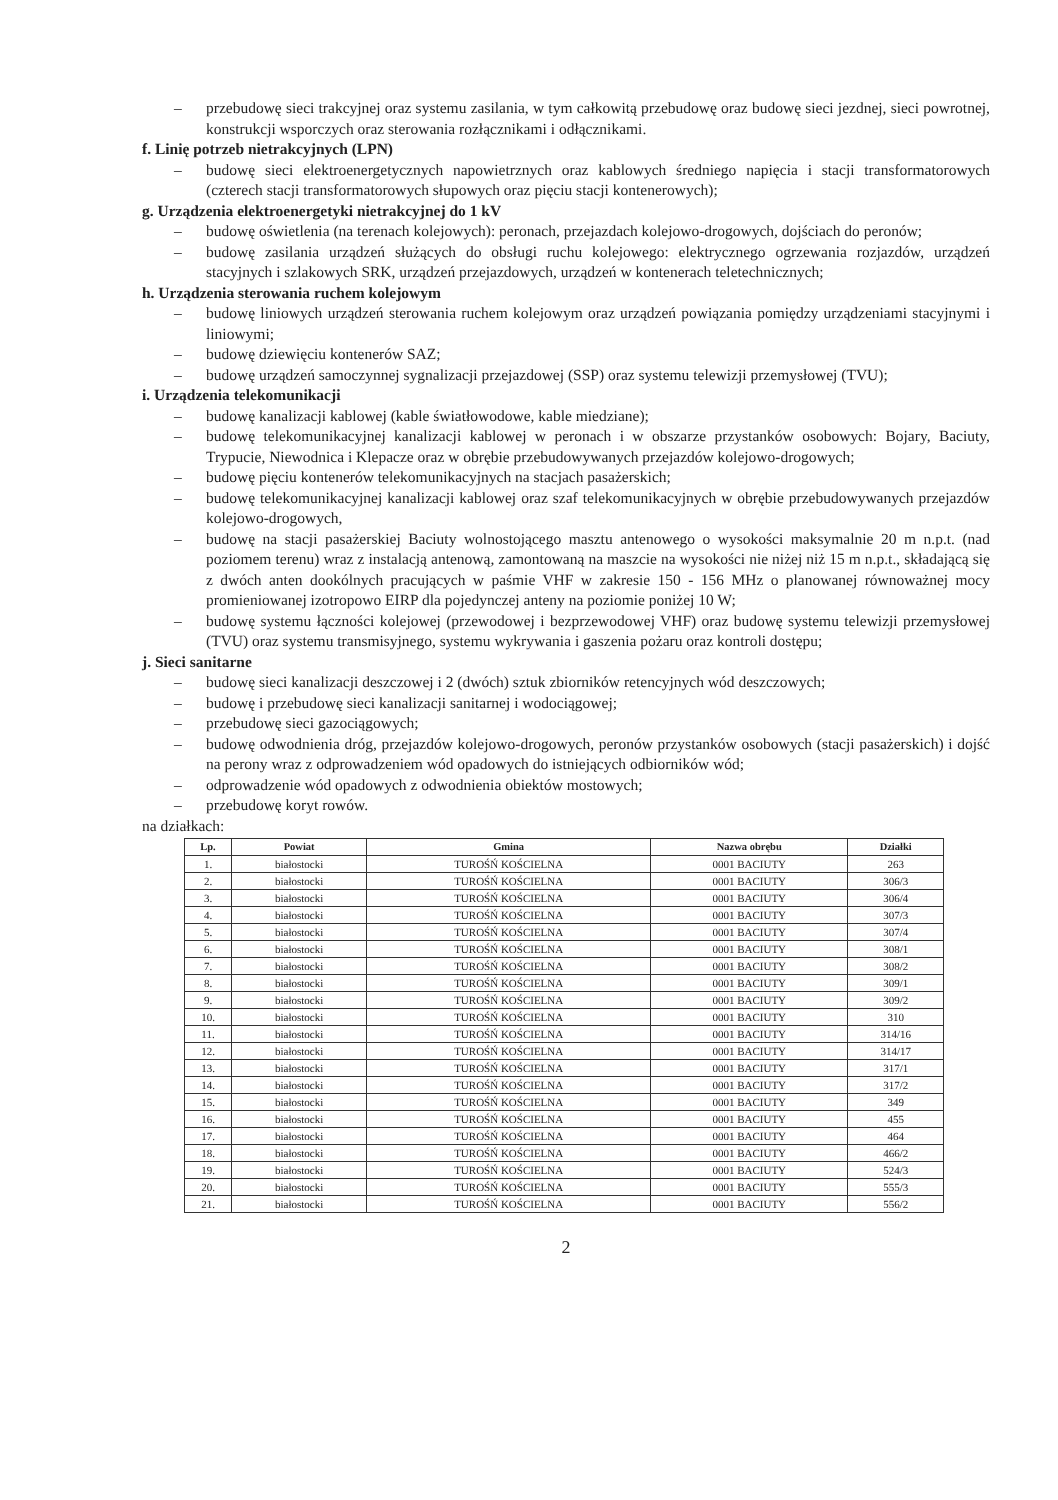– przebudowę sieci trakcyjnej oraz systemu zasilania, w tym całkowitą przebudowę oraz budowę sieci jezdnej, sieci powrotnej, konstrukcji wsporczych oraz sterowania rozłącznikami i odłącznikami.
f. Linię potrzeb nietrakcyjnych (LPN)
– budowę sieci elektroenergetycznych napowietrznych oraz kablowych średniego napięcia i stacji transformatorowych (czterech stacji transformatorowych słupowych oraz pięciu stacji kontenerowych);
g. Urządzenia elektroenergetyki nietrakcyjnej do 1 kV
– budowę oświetlenia (na terenach kolejowych): peronach, przejazdach kolejowo-drogowych, dojściach do peronów;
– budowę zasilania urządzeń służących do obsługi ruchu kolejowego: elektrycznego ogrzewania rozjazdów, urządzeń stacyjnych i szlakowych SRK, urządzeń przejazdowych, urządzeń w kontenerach teletechnicznych;
h. Urządzenia sterowania ruchem kolejowym
– budowę liniowych urządzeń sterowania ruchem kolejowym oraz urządzeń powiązania pomiędzy urządzeniami stacyjnymi i liniowymi;
– budowę dziewięciu kontenerów SAZ;
– budowę urządzeń samoczynnej sygnalizacji przejazdowej (SSP) oraz systemu telewizji przemysłowej (TVU);
i. Urządzenia telekomunikacji
– budowę kanalizacji kablowej (kable światłowodowe, kable miedziane);
– budowę telekomunikacyjnej kanalizacji kablowej w peronach i w obszarze przystanków osobowych: Bojary, Baciuty, Trypucie, Niewodnica i Klepacze oraz w obrębie przebudowywanych przejazdów kolejowo-drogowych;
– budowę pięciu kontenerów telekomunikacyjnych na stacjach pasażerskich;
– budowę telekomunikacyjnej kanalizacji kablowej oraz szaf telekomunikacyjnych w obrębie przebudowywanych przejazdów kolejowo-drogowych,
– budowę na stacji pasażerskiej Baciuty wolnostojącego masztu antenowego o wysokości maksymalnie 20 m n.p.t. (nad poziomem terenu) wraz z instalacją antenową, zamontowaną na maszcie na wysokości nie niżej niż 15 m n.p.t., składającą się z dwóch anten dookólnych pracujących w paśmie VHF w zakresie 150 - 156 MHz o planowanej równoważnej mocy promieniowanej izotropowo EIRP dla pojedynczej anteny na poziomie poniżej 10 W;
– budowę systemu łączności kolejowej (przewodowej i bezprzewodowej VHF) oraz budowę systemu telewizji przemysłowej (TVU) oraz systemu transmisyjnego, systemu wykrywania i gaszenia pożaru oraz kontroli dostępu;
j. Sieci sanitarne
– budowę sieci kanalizacji deszczowej i 2 (dwóch) sztuk zbiorników retencyjnych wód deszczowych;
– budowę i przebudowę sieci kanalizacji sanitarnej i wodociągowej;
– przebudowę sieci gazociągowych;
– budowę odwodnienia dróg, przejazdów kolejowo-drogowych, peronów przystanków osobowych (stacji pasażerskich) i dojść na perony wraz z odprowadzeniem wód opadowych do istniejących odbiorników wód;
– odprowadzenie wód opadowych z odwodnienia obiektów mostowych;
– przebudowę koryt rowów.
na działkach:
| Lp. | Powiat | Gmina | Nazwa obrębu | Działki |
| --- | --- | --- | --- | --- |
| 1. | białostocki | TUROŚŃ KOŚCIELNA | 0001 BACIUTY | 263 |
| 2. | białostocki | TUROŚŃ KOŚCIELNA | 0001 BACIUTY | 306/3 |
| 3. | białostocki | TUROŚŃ KOŚCIELNA | 0001 BACIUTY | 306/4 |
| 4. | białostocki | TUROŚŃ KOŚCIELNA | 0001 BACIUTY | 307/3 |
| 5. | białostocki | TUROŚŃ KOŚCIELNA | 0001 BACIUTY | 307/4 |
| 6. | białostocki | TUROŚŃ KOŚCIELNA | 0001 BACIUTY | 308/1 |
| 7. | białostocki | TUROŚŃ KOŚCIELNA | 0001 BACIUTY | 308/2 |
| 8. | białostocki | TUROŚŃ KOŚCIELNA | 0001 BACIUTY | 309/1 |
| 9. | białostocki | TUROŚŃ KOŚCIELNA | 0001 BACIUTY | 309/2 |
| 10. | białostocki | TUROŚŃ KOŚCIELNA | 0001 BACIUTY | 310 |
| 11. | białostocki | TUROŚŃ KOŚCIELNA | 0001 BACIUTY | 314/16 |
| 12. | białostocki | TUROŚŃ KOŚCIELNA | 0001 BACIUTY | 314/17 |
| 13. | białostocki | TUROŚŃ KOŚCIELNA | 0001 BACIUTY | 317/1 |
| 14. | białostocki | TUROŚŃ KOŚCIELNA | 0001 BACIUTY | 317/2 |
| 15. | białostocki | TUROŚŃ KOŚCIELNA | 0001 BACIUTY | 349 |
| 16. | białostocki | TUROŚŃ KOŚCIELNA | 0001 BACIUTY | 455 |
| 17. | białostocki | TUROŚŃ KOŚCIELNA | 0001 BACIUTY | 464 |
| 18. | białostocki | TUROŚŃ KOŚCIELNA | 0001 BACIUTY | 466/2 |
| 19. | białostocki | TUROŚŃ KOŚCIELNA | 0001 BACIUTY | 524/3 |
| 20. | białostocki | TUROŚŃ KOŚCIELNA | 0001 BACIUTY | 555/3 |
| 21. | białostocki | TUROŚŃ KOŚCIELNA | 0001 BACIUTY | 556/2 |
2